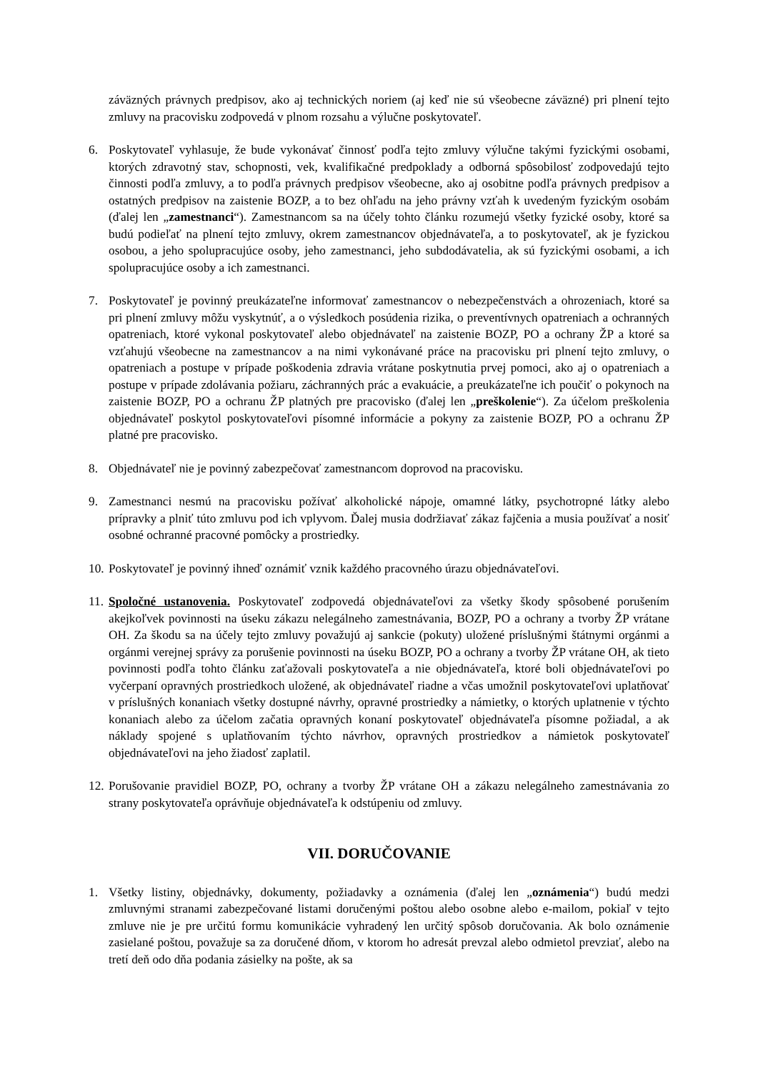záväzných právnych predpisov, ako aj technických noriem (aj keď nie sú všeobecne záväzné) pri plnení tejto zmluvy na pracovisku zodpovedá v plnom rozsahu a výlučne poskytovateľ.
6. Poskytovateľ vyhlasuje, že bude vykonávať činnosť podľa tejto zmluvy výlučne takými fyzickými osobami, ktorých zdravotný stav, schopnosti, vek, kvalifikačné predpoklady a odborná spôsobilosť zodpovedajú tejto činnosti podľa zmluvy, a to podľa právnych predpisov všeobecne, ako aj osobitne podľa právnych predpisov a ostatných predpisov na zaistenie BOZP, a to bez ohľadu na jeho právny vzťah k uvedeným fyzickým osobám (ďalej len „zamestnanci“). Zamestnancom sa na účely tohto článku rozumejú všetky fyzické osoby, ktoré sa budú podieľať na plnení tejto zmluvy, okrem zamestnancov objednávateľa, a to poskytovateľ, ak je fyzickou osobou, a jeho spolupracujúce osoby, jeho zamestnanci, jeho subdodávatelia, ak sú fyzickými osobami, a ich spolupracujúce osoby a ich zamestnanci.
7. Poskytovateľ je povinný preukázateľne informovať zamestnancov o nebezpečenstvách a ohrozeniach, ktoré sa pri plnení zmluvy môžu vyskytnúť, a o výsledkoch posúdenia rizika, o preventívnych opatreniach a ochranných opatreniach, ktoré vykonal poskytovateľ alebo objednávateľ na zaistenie BOZP, PO a ochrany ŽP a ktoré sa vzťahujú všeobecne na zamestnancov a na nimi vykonávané práce na pracovisku pri plnení tejto zmluvy, o opatreniach a postupe v prípade poškodenia zdravia vrátane poskytnutia prvej pomoci, ako aj o opatreniach a postupe v prípade zdolávania požiaru, záchranných prác a evakuácie, a preukázateľne ich poučiť o pokynoch na zaistenie BOZP, PO a ochranu ŽP platných pre pracovisko (ďalej len „preškolenie“). Za účelom preškolenia objednávateľ poskytol poskytovateľovi písomné informácie a pokyny za zaistenie BOZP, PO a ochranu ŽP platné pre pracovisko.
8. Objednávateľ nie je povinný zabezpečovať zamestnancom doprovod na pracovisku.
9. Zamestnanci nesmú na pracovisku požívať alkoholické nápoje, omamné látky, psychotropné látky alebo prípravky a plniť túto zmluvu pod ich vplyvom. Ďalej musia dodržiavať zákaz fajčenia a musia používať a nosiť osobné ochranné pracovné pomôcky a prostriedky.
10. Poskytovateľ je povinný ihneď oznámiť vznik každého pracovného úrazu objednávateľovi.
11. Spoločné ustanovenia. Poskytovateľ zodpovedá objednávateľovi za všetky škody spôsobené porušením akejkoľvek povinnosti na úseku zákazu nelegálneho zamestnávania, BOZP, PO a ochrany a tvorby ŽP vrátane OH. Za škodu sa na účely tejto zmluvy považujú aj sankcie (pokuty) uložené príslušnými štátnymi orgánmi a orgánmi verejnej správy za porušenie povinnosti na úseku BOZP, PO a ochrany a tvorby ŽP vrátane OH, ak tieto povinnosti podľa tohto článku zaťažovali poskytovateľa a nie objednávateľa, ktoré boli objednávateľovi po vyčerpaní opravných prostriedkoch uložené, ak objednávateľ riadne a včas umožnil poskytovateľovi uplatňovať v príslušných konaniach všetky dostupné návrhy, opravné prostriedky a námietky, o ktorých uplatnenie v týchto konaniach alebo za účelom začatia opravných konaní poskytovateľ objednávateľa písomne požiadal, a ak náklady spojené s uplatňovaním týchto návrhov, opravných prostriedkov a námietok poskytovateľ objednávateľovi na jeho žiadosť zaplatil.
12. Porušovanie pravidiel BOZP, PO, ochrany a tvorby ŽP vrátane OH a zákazu nelegálneho zamestnávania zo strany poskytovateľa oprávňuje objednávateľa k odstúpeniu od zmluvy.
VII. DORUČOVANIE
1. Všetky listiny, objednávky, dokumenty, požiadavky a oznámenia (ďalej len „oznámenia“) budú medzi zmluvnými stranami zabezpečované listami doručenými poštou alebo osobne alebo e-mailom, pokiaľ v tejto zmluve nie je pre určitú formu komunikácie vyhradený len určitý spôsob doručovania. Ak bolo oznámenie zasielané poštou, považuje sa za doručené dňom, v ktorom ho adresát prevzal alebo odmietol prevziať, alebo na tretí deň odo dňa podania zásielky na pošte, ak sa